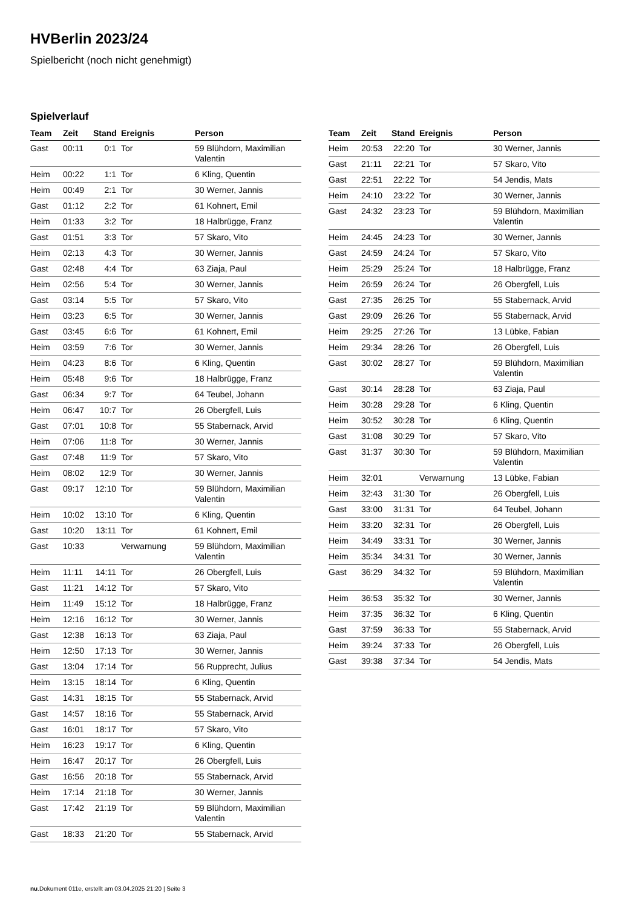HVBerlin 2023/24
Spielbericht (noch nicht genehmigt)
Spielverlauf
| Team | Zeit | Stand | Ereignis | Person |
| --- | --- | --- | --- | --- |
| Gast | 00:11 | 0:1 | Tor | 59 Blühdorn, Maximilian Valentin |
| Heim | 00:22 | 1:1 | Tor | 6 Kling, Quentin |
| Heim | 00:49 | 2:1 | Tor | 30 Werner, Jannis |
| Gast | 01:12 | 2:2 | Tor | 61 Kohnert, Emil |
| Heim | 01:33 | 3:2 | Tor | 18 Halbrügge, Franz |
| Gast | 01:51 | 3:3 | Tor | 57 Skaro, Vito |
| Heim | 02:13 | 4:3 | Tor | 30 Werner, Jannis |
| Gast | 02:48 | 4:4 | Tor | 63 Ziaja, Paul |
| Heim | 02:56 | 5:4 | Tor | 30 Werner, Jannis |
| Gast | 03:14 | 5:5 | Tor | 57 Skaro, Vito |
| Heim | 03:23 | 6:5 | Tor | 30 Werner, Jannis |
| Gast | 03:45 | 6:6 | Tor | 61 Kohnert, Emil |
| Heim | 03:59 | 7:6 | Tor | 30 Werner, Jannis |
| Heim | 04:23 | 8:6 | Tor | 6 Kling, Quentin |
| Heim | 05:48 | 9:6 | Tor | 18 Halbrügge, Franz |
| Gast | 06:34 | 9:7 | Tor | 64 Teubel, Johann |
| Heim | 06:47 | 10:7 | Tor | 26 Obergfell, Luis |
| Gast | 07:01 | 10:8 | Tor | 55 Stabernack, Arvid |
| Heim | 07:06 | 11:8 | Tor | 30 Werner, Jannis |
| Gast | 07:48 | 11:9 | Tor | 57 Skaro, Vito |
| Heim | 08:02 | 12:9 | Tor | 30 Werner, Jannis |
| Gast | 09:17 | 12:10 | Tor | 59 Blühdorn, Maximilian Valentin |
| Heim | 10:02 | 13:10 | Tor | 6 Kling, Quentin |
| Gast | 10:20 | 13:11 | Tor | 61 Kohnert, Emil |
| Gast | 10:33 | | Verwarnung | 59 Blühdorn, Maximilian Valentin |
| Heim | 11:11 | 14:11 | Tor | 26 Obergfell, Luis |
| Gast | 11:21 | 14:12 | Tor | 57 Skaro, Vito |
| Heim | 11:49 | 15:12 | Tor | 18 Halbrügge, Franz |
| Heim | 12:16 | 16:12 | Tor | 30 Werner, Jannis |
| Gast | 12:38 | 16:13 | Tor | 63 Ziaja, Paul |
| Heim | 12:50 | 17:13 | Tor | 30 Werner, Jannis |
| Gast | 13:04 | 17:14 | Tor | 56 Rupprecht, Julius |
| Heim | 13:15 | 18:14 | Tor | 6 Kling, Quentin |
| Gast | 14:31 | 18:15 | Tor | 55 Stabernack, Arvid |
| Gast | 14:57 | 18:16 | Tor | 55 Stabernack, Arvid |
| Gast | 16:01 | 18:17 | Tor | 57 Skaro, Vito |
| Heim | 16:23 | 19:17 | Tor | 6 Kling, Quentin |
| Heim | 16:47 | 20:17 | Tor | 26 Obergfell, Luis |
| Gast | 16:56 | 20:18 | Tor | 55 Stabernack, Arvid |
| Heim | 17:14 | 21:18 | Tor | 30 Werner, Jannis |
| Gast | 17:42 | 21:19 | Tor | 59 Blühdorn, Maximilian Valentin |
| Gast | 18:33 | 21:20 | Tor | 55 Stabernack, Arvid |
| Team | Zeit | Stand | Ereignis | Person |
| --- | --- | --- | --- | --- |
| Heim | 20:53 | 22:20 | Tor | 30 Werner, Jannis |
| Gast | 21:11 | 22:21 | Tor | 57 Skaro, Vito |
| Gast | 22:51 | 22:22 | Tor | 54 Jendis, Mats |
| Heim | 24:10 | 23:22 | Tor | 30 Werner, Jannis |
| Gast | 24:32 | 23:23 | Tor | 59 Blühdorn, Maximilian Valentin |
| Heim | 24:45 | 24:23 | Tor | 30 Werner, Jannis |
| Gast | 24:59 | 24:24 | Tor | 57 Skaro, Vito |
| Heim | 25:29 | 25:24 | Tor | 18 Halbrügge, Franz |
| Heim | 26:59 | 26:24 | Tor | 26 Obergfell, Luis |
| Gast | 27:35 | 26:25 | Tor | 55 Stabernack, Arvid |
| Gast | 29:09 | 26:26 | Tor | 55 Stabernack, Arvid |
| Heim | 29:25 | 27:26 | Tor | 13 Lübke, Fabian |
| Heim | 29:34 | 28:26 | Tor | 26 Obergfell, Luis |
| Gast | 30:02 | 28:27 | Tor | 59 Blühdorn, Maximilian Valentin |
| Gast | 30:14 | 28:28 | Tor | 63 Ziaja, Paul |
| Heim | 30:28 | 29:28 | Tor | 6 Kling, Quentin |
| Heim | 30:52 | 30:28 | Tor | 6 Kling, Quentin |
| Gast | 31:08 | 30:29 | Tor | 57 Skaro, Vito |
| Gast | 31:37 | 30:30 | Tor | 59 Blühdorn, Maximilian Valentin |
| Heim | 32:01 | | Verwarnung | 13 Lübke, Fabian |
| Heim | 32:43 | 31:30 | Tor | 26 Obergfell, Luis |
| Gast | 33:00 | 31:31 | Tor | 64 Teubel, Johann |
| Heim | 33:20 | 32:31 | Tor | 26 Obergfell, Luis |
| Heim | 34:49 | 33:31 | Tor | 30 Werner, Jannis |
| Heim | 35:34 | 34:31 | Tor | 30 Werner, Jannis |
| Gast | 36:29 | 34:32 | Tor | 59 Blühdorn, Maximilian Valentin |
| Heim | 36:53 | 35:32 | Tor | 30 Werner, Jannis |
| Heim | 37:35 | 36:32 | Tor | 6 Kling, Quentin |
| Gast | 37:59 | 36:33 | Tor | 55 Stabernack, Arvid |
| Heim | 39:24 | 37:33 | Tor | 26 Obergfell, Luis |
| Gast | 39:38 | 37:34 | Tor | 54 Jendis, Mats |
nu.Dokument 011e, erstellt am 03.04.2025 21:20 | Seite 3